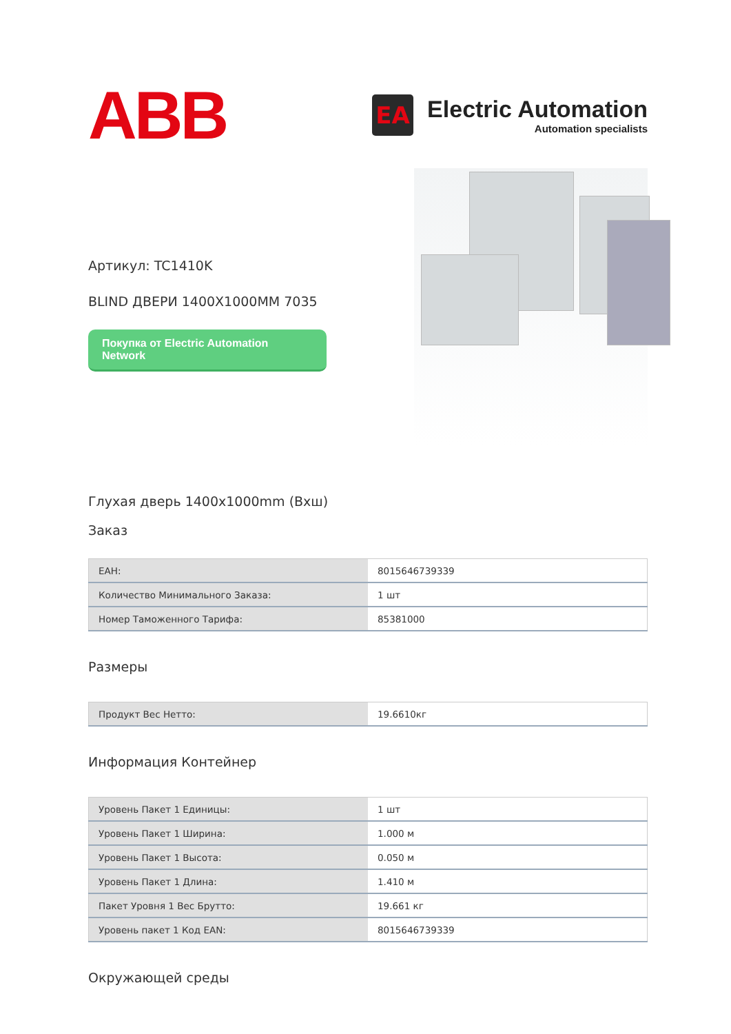ABB
EA
Electric Automation
Automation specialists
Артикул: TC1410K
BLIND ДВЕРИ 1400X1000MM 7035
Покупка от Electric Automation Network
Глухая дверь 1400x1000mm (Вхш)
Заказ
| EAH: | 8015646739339 |
| Количество Минимального Заказа: | 1 шт |
| Номер Таможенного Тарифа: | 85381000 |
Размеры
| Продукт Вес Нетто: | 19.6610кг |
Информация Контейнер
| Уровень Пакет 1 Единицы: | 1 шт |
| Уровень Пакет 1 Ширина: | 1.000 м |
| Уровень Пакет 1 Высота: | 0.050 м |
| Уровень Пакет 1 Длина: | 1.410 м |
| Пакет Уровня 1 Вес Брутто: | 19.661 кг |
| Уровень пакет 1 Код EAN: | 8015646739339 |
Окружающей среды